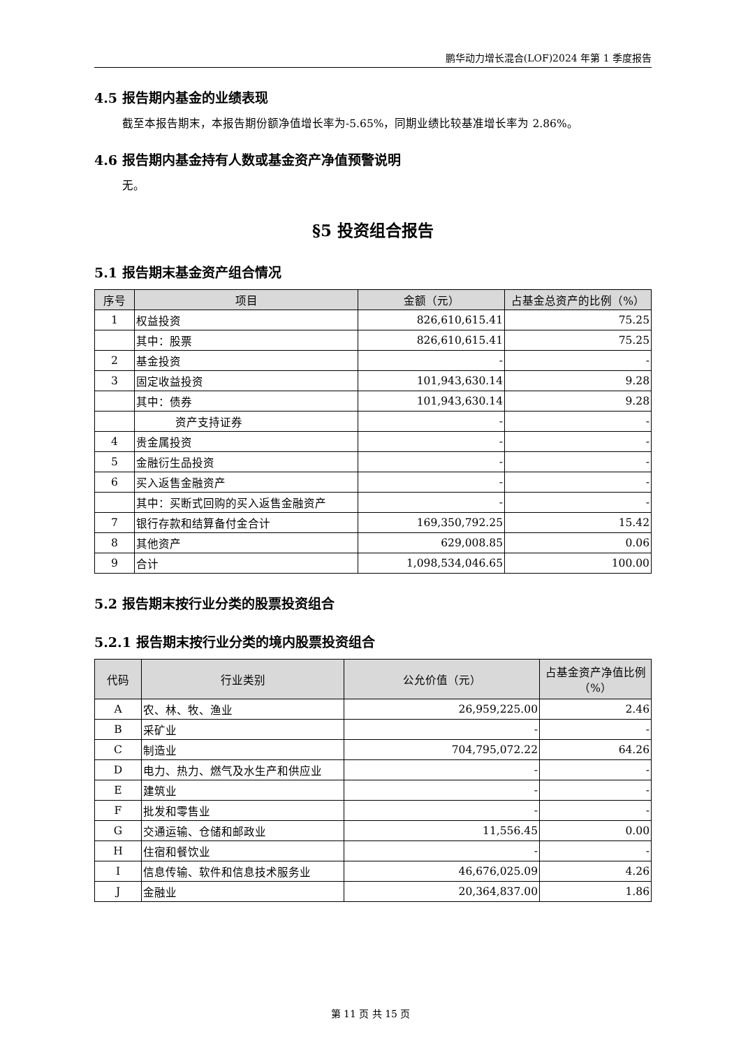鹏华动力增长混合(LOF)2024 年第 1 季度报告
4.5 报告期内基金的业绩表现
截至本报告期末，本报告期份额净值增长率为-5.65%，同期业绩比较基准增长率为 2.86%。
4.6 报告期内基金持有人数或基金资产净值预警说明
无。
§5 投资组合报告
5.1 报告期末基金资产组合情况
| 序号 | 项目 | 金额（元） | 占基金总资产的比例（%） |
| --- | --- | --- | --- |
| 1 | 权益投资 | 826,610,615.41 | 75.25 |
| | 其中：股票 | 826,610,615.41 | 75.25 |
| 2 | 基金投资 | - | - |
| 3 | 固定收益投资 | 101,943,630.14 | 9.28 |
| | 其中：债券 | 101,943,630.14 | 9.28 |
| | 资产支持证券 | - | - |
| 4 | 贵金属投资 | - | - |
| 5 | 金融衍生品投资 | - | - |
| 6 | 买入返售金融资产 | - | - |
| | 其中：买断式回购的买入返售金融资产 | - | - |
| 7 | 银行存款和结算备付金合计 | 169,350,792.25 | 15.42 |
| 8 | 其他资产 | 629,008.85 | 0.06 |
| 9 | 合计 | 1,098,534,046.65 | 100.00 |
5.2 报告期末按行业分类的股票投资组合
5.2.1 报告期末按行业分类的境内股票投资组合
| 代码 | 行业类别 | 公允价值（元） | 占基金资产净值比例（%） |
| --- | --- | --- | --- |
| A | 农、林、牧、渔业 | 26,959,225.00 | 2.46 |
| B | 采矿业 | - | - |
| C | 制造业 | 704,795,072.22 | 64.26 |
| D | 电力、热力、燃气及水生产和供应业 | - | - |
| E | 建筑业 | - | - |
| F | 批发和零售业 | - | - |
| G | 交通运输、仓储和邮政业 | 11,556.45 | 0.00 |
| H | 住宿和餐饮业 | - | - |
| I | 信息传输、软件和信息技术服务业 | 46,676,025.09 | 4.26 |
| J | 金融业 | 20,364,837.00 | 1.86 |
第 11 页 共 15 页